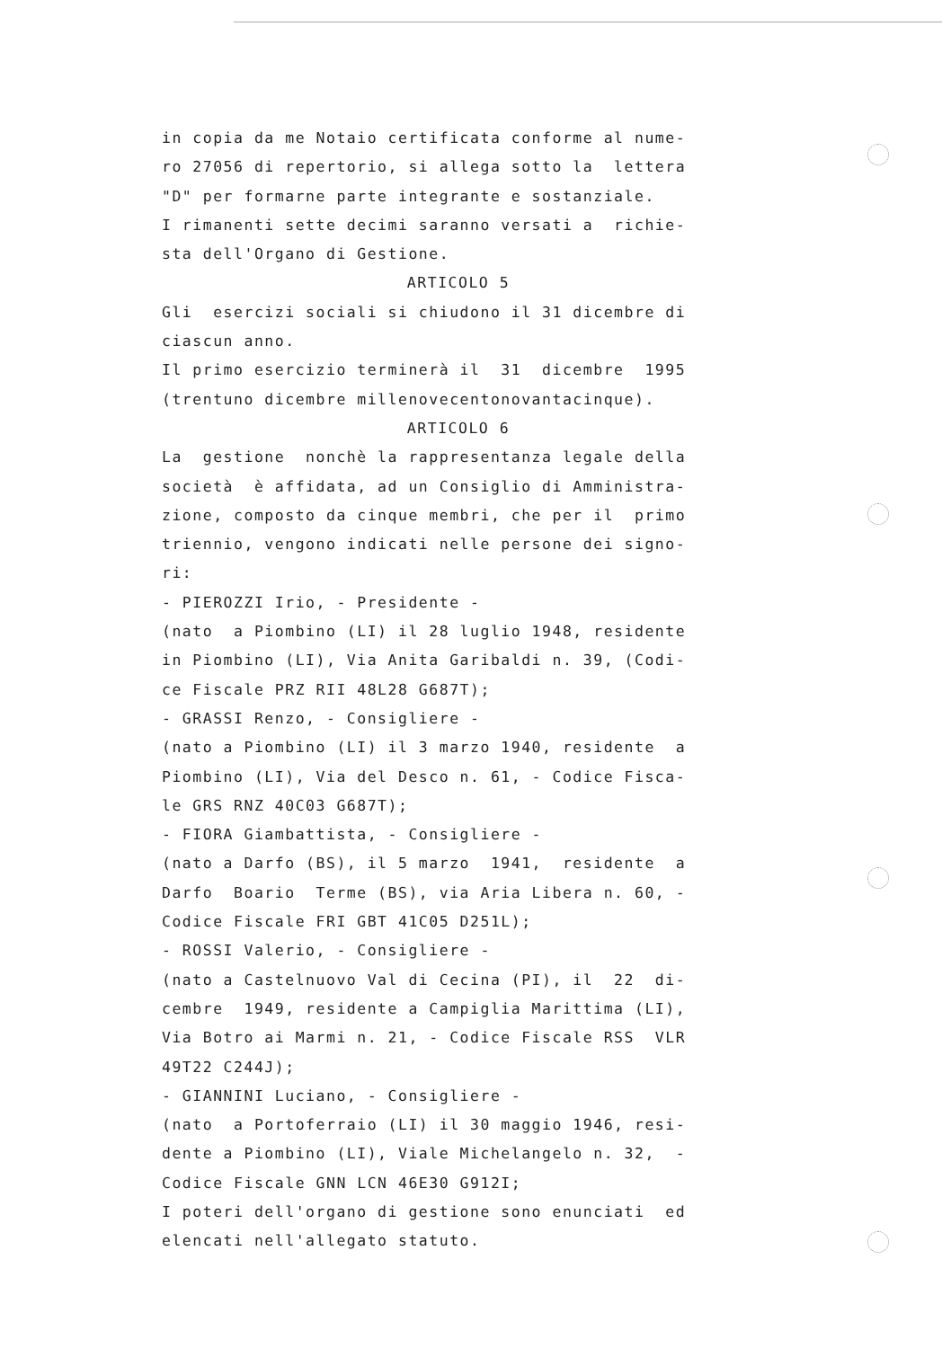in copia da me Notaio certificata conforme al nume- ro 27056 di repertorio, si allega sotto la lettera "D" per formarne parte integrante e sostanziale. I rimanenti sette decimi saranno versati a richie- sta dell'Organo di Gestione.
ARTICOLO 5
Gli esercizi sociali si chiudono il 31 dicembre di ciascun anno. Il primo esercizio terminerà il 31 dicembre 1995 (trentuno dicembre millenovecentonovantacinque).
ARTICOLO 6
La gestione nonchè la rappresentanza legale della società è affidata, ad un Consiglio di Amministra- zione, composto da cinque membri, che per il primo triennio, vengono indicati nelle persone dei signo- ri: - PIEROZZI Irio, - Presidente - (nato a Piombino (LI) il 28 luglio 1948, residente in Piombino (LI), Via Anita Garibaldi n. 39, (Codi- ce Fiscale PRZ RII 48L28 G687T); - GRASSI Renzo, - Consigliere - (nato a Piombino (LI) il 3 marzo 1940, residente a Piombino (LI), Via del Desco n. 61, - Codice Fisca- le GRS RNZ 40C03 G687T); - FIORA Giambattista, - Consigliere - (nato a Darfo (BS), il 5 marzo 1941, residente a Darfo Boario Terme (BS), via Aria Libera n. 60, - Codice Fiscale FRI GBT 41C05 D251L); - ROSSI Valerio, - Consigliere - (nato a Castelnuovo Val di Cecina (PI), il 22 di- cembre 1949, residente a Campiglia Marittima (LI), Via Botro ai Marmi n. 21, - Codice Fiscale RSS VLR 49T22 C244J); - GIANNINI Luciano, - Consigliere - (nato a Portoferraio (LI) il 30 maggio 1946, resi- dente a Piombino (LI), Viale Michelangelo n. 32, - Codice Fiscale GNN LCN 46E30 G912I; I poteri dell'organo di gestione sono enunciati ed elencati nell'allegato statuto.